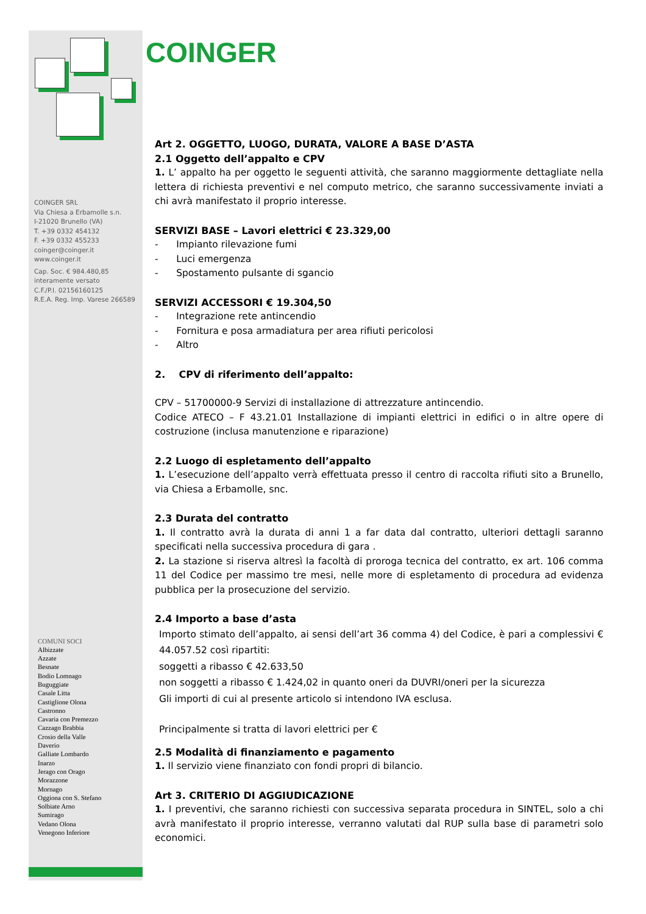COINGER SRL
Via Chiesa a Erbamolle s.n.
I-21020 Brunello (VA)
T. +39 0332 454132
F. +39 0332 455233
coinger@coinger.it
www.coinger.it
Cap. Soc. € 984.480,85
interamente versato
C.F./P.I. 02156160125
R.E.A. Reg. Imp. Varese 266589
COMUNI SOCI
Albizzate
Azzate
Besnate
Bodio Lomnago
Buguggiate
Casale Litta
Castiglione Olona
Castronno
Cavaria con Premezzo
Cazzago Brabbia
Crosio della Valle
Daverio
Galliate Lombardo
Inarzo
Jerago con Orago
Morazzone
Mornago
Oggiona con S. Stefano
Solbiate Arno
Sumirago
Vedano Olona
Venegono Inferiore
COINGER
Art 2. OGGETTO, LUOGO, DURATA, VALORE A BASE D’ASTA
2.1 Oggetto dell’appalto e CPV
1. L’ appalto ha per oggetto le seguenti attività, che saranno maggiormente dettagliate nella lettera di richiesta preventivi e nel computo metrico, che saranno successivamente inviati a chi avrà manifestato il proprio interesse.
SERVIZI BASE – Lavori elettrici € 23.329,00
- Impianto rilevazione fumi
- Luci emergenza
- Spostamento pulsante di sgancio
SERVIZI ACCESSORI € 19.304,50
- Integrazione rete antincendio
- Fornitura e posa armadiatura per area rifiuti pericolosi
- Altro
2. CPV di riferimento dell’appalto:
CPV – 51700000-9 Servizi di installazione di attrezzature antincendio.
Codice ATECO – F 43.21.01 Installazione di impianti elettrici in edifici o in altre opere di costruzione (inclusa manutenzione e riparazione)
2.2 Luogo di espletamento dell’appalto
1. L’esecuzione dell’appalto verrà effettuata presso il centro di raccolta rifiuti sito a Brunello, via Chiesa a Erbamolle, snc.
2.3 Durata del contratto
1. Il contratto avrà la durata di anni 1 a far data dal contratto, ulteriori dettagli saranno specificati nella successiva procedura di gara .
2. La stazione si riserva altresì la facoltà di proroga tecnica del contratto, ex art. 106 comma 11 del Codice per massimo tre mesi, nelle more di espletamento di procedura ad evidenza pubblica per la prosecuzione del servizio.
2.4 Importo a base d’asta
Importo stimato dell’appalto, ai sensi dell’art 36 comma 4) del Codice, è pari a complessivi € 44.057.52 così ripartiti:
soggetti a ribasso € 42.633,50
non soggetti a ribasso € 1.424,02 in quanto oneri da DUVRI/oneri per la sicurezza
Gli importi di cui al presente articolo si intendono IVA esclusa.
Principalmente si tratta di lavori elettrici per €
2.5 Modalità di finanziamento e pagamento
1. Il servizio viene finanziato con fondi propri di bilancio.
Art 3. CRITERIO DI AGGIUDICAZIONE
1. I preventivi, che saranno richiesti con successiva separata procedura in SINTEL, solo a chi avrà manifestato il proprio interesse, verranno valutati dal RUP sulla base di parametri solo economici.